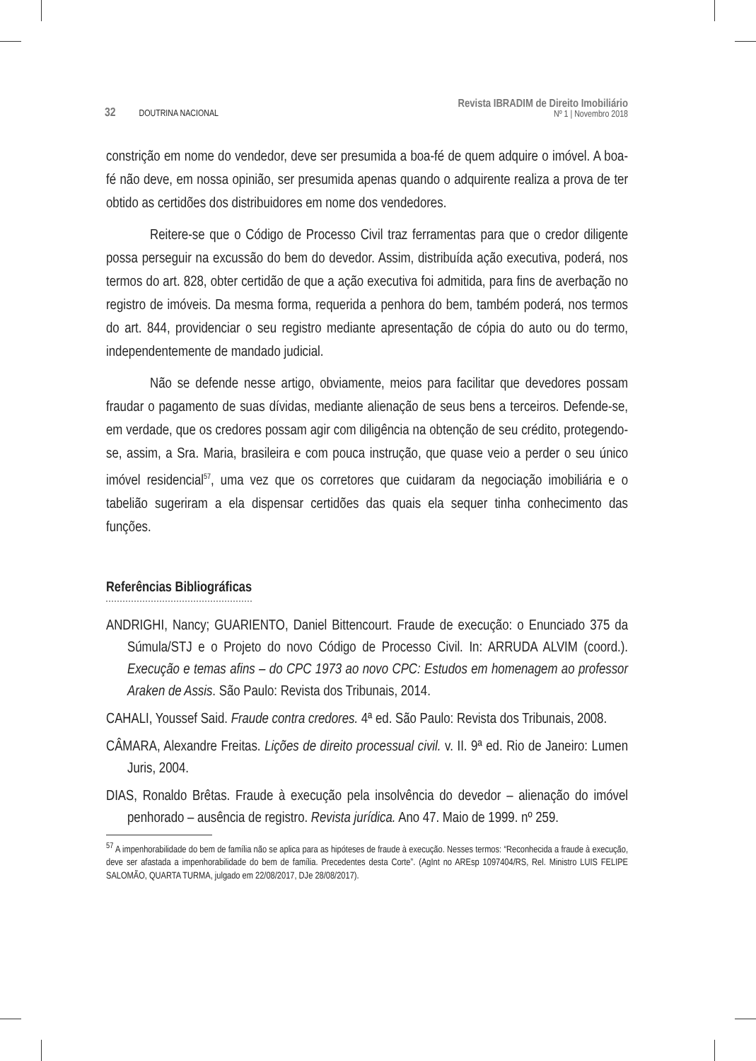32 DOUTRINA NACIONAL
Revista IBRADIM de Direito Imobiliário
Nº 1 | Novembro 2018
constrição em nome do vendedor, deve ser presumida a boa-fé de quem adquire o imóvel. A boa-fé não deve, em nossa opinião, ser presumida apenas quando o adquirente realiza a prova de ter obtido as certidões dos distribuidores em nome dos vendedores.
Reitere-se que o Código de Processo Civil traz ferramentas para que o credor diligente possa perseguir na excussão do bem do devedor. Assim, distribuída ação executiva, poderá, nos termos do art. 828, obter certidão de que a ação executiva foi admitida, para fins de averbação no registro de imóveis. Da mesma forma, requerida a penhora do bem, também poderá, nos termos do art. 844, providenciar o seu registro mediante apresentação de cópia do auto ou do termo, independentemente de mandado judicial.
Não se defende nesse artigo, obviamente, meios para facilitar que devedores possam fraudar o pagamento de suas dívidas, mediante alienação de seus bens a terceiros. Defende-se, em verdade, que os credores possam agir com diligência na obtenção de seu crédito, protegendo-se, assim, a Sra. Maria, brasileira e com pouca instrução, que quase veio a perder o seu único imóvel residencial<sup>57</sup>, uma vez que os corretores que cuidaram da negociação imobiliária e o tabelião sugeriram a ela dispensar certidões das quais ela sequer tinha conhecimento das funções.
Referências Bibliográficas
ANDRIGHI, Nancy; GUARIENTO, Daniel Bittencourt. Fraude de execução: o Enunciado 375 da Súmula/STJ e o Projeto do novo Código de Processo Civil. In: ARRUDA ALVIM (coord.). Execução e temas afins – do CPC 1973 ao novo CPC: Estudos em homenagem ao professor Araken de Assis. São Paulo: Revista dos Tribunais, 2014.
CAHALI, Youssef Said. Fraude contra credores. 4ª ed. São Paulo: Revista dos Tribunais, 2008.
CÂMARA, Alexandre Freitas. Lições de direito processual civil. v. II. 9ª ed. Rio de Janeiro: Lumen Juris, 2004.
DIAS, Ronaldo Brêtas. Fraude à execução pela insolvência do devedor – alienação do imóvel penhorado – ausência de registro. Revista jurídica. Ano 47. Maio de 1999. nº 259.
<sup>57</sup> A impenhorabilidade do bem de família não se aplica para as hipóteses de fraude à execução. Nesses termos: “Reconhecida a fraude à execução, deve ser afastada a impenhorabilidade do bem de família. Precedentes desta Corte”. (AgInt no AREsp 1097404/RS, Rel. Ministro LUIS FELIPE SALOMÃO, QUARTA TURMA, julgado em 22/08/2017, DJe 28/08/2017).